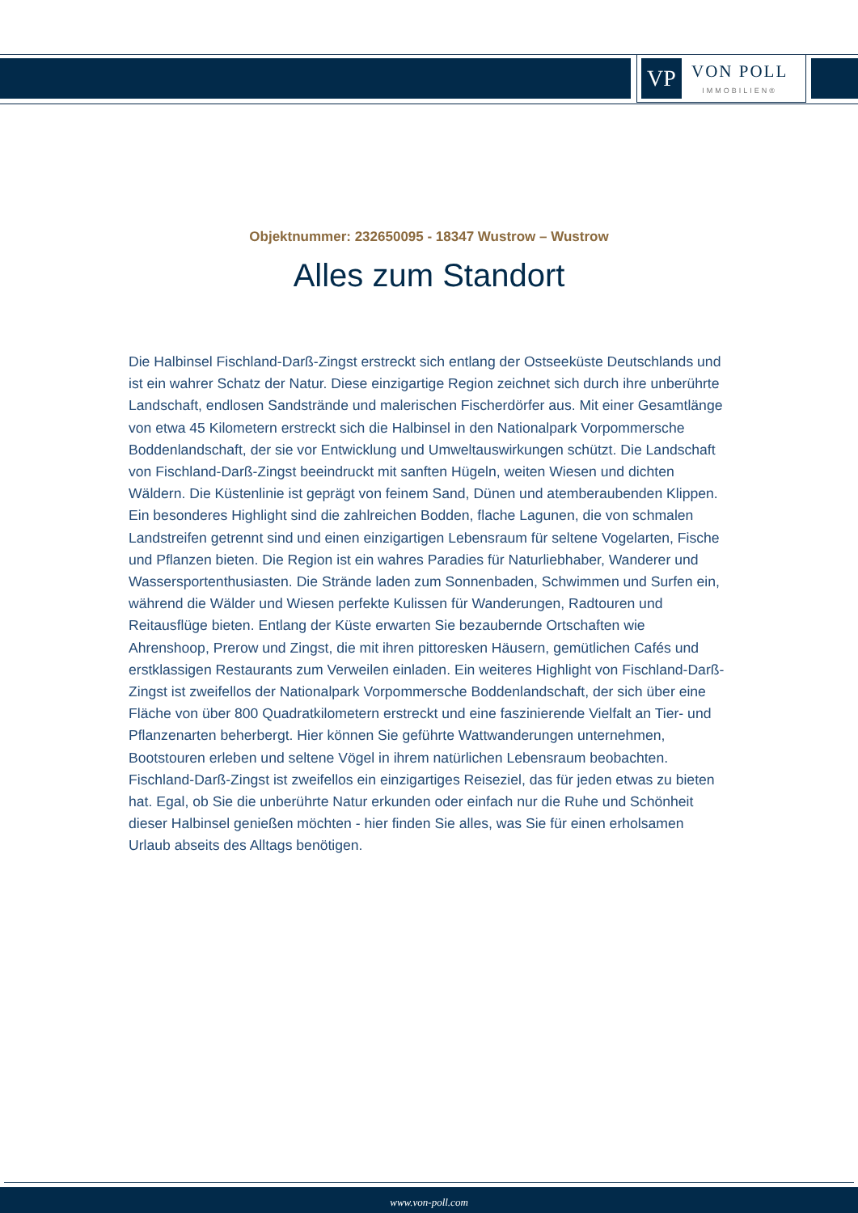VP
VON POLL
IMMOBILIEN®
Objektnummer: 232650095 - 18347 Wustrow – Wustrow
Alles zum Standort
Die Halbinsel Fischland-Darß-Zingst erstreckt sich entlang der Ostseeküste Deutschlands und ist ein wahrer Schatz der Natur. Diese einzigartige Region zeichnet sich durch ihre unberührte Landschaft, endlosen Sandstrände und malerischen Fischerdörfer aus. Mit einer Gesamtlänge von etwa 45 Kilometern erstreckt sich die Halbinsel in den Nationalpark Vorpommersche Boddenlandschaft, der sie vor Entwicklung und Umweltauswirkungen schützt. Die Landschaft von Fischland-Darß-Zingst beeindruckt mit sanften Hügeln, weiten Wiesen und dichten Wäldern. Die Küstenlinie ist geprägt von feinem Sand, Dünen und atemberaubenden Klippen. Ein besonderes Highlight sind die zahlreichen Bodden, flache Lagunen, die von schmalen Landstreifen getrennt sind und einen einzigartigen Lebensraum für seltene Vogelarten, Fische und Pflanzen bieten. Die Region ist ein wahres Paradies für Naturliebhaber, Wanderer und Wassersportenthusiasten. Die Strände laden zum Sonnenbaden, Schwimmen und Surfen ein, während die Wälder und Wiesen perfekte Kulissen für Wanderungen, Radtouren und Reitausflüge bieten. Entlang der Küste erwarten Sie bezaubernde Ortschaften wie Ahrenshoop, Prerow und Zingst, die mit ihren pittoresken Häusern, gemütlichen Cafés und erstklassigen Restaurants zum Verweilen einladen. Ein weiteres Highlight von Fischland-Darß-Zingst ist zweifellos der Nationalpark Vorpommersche Boddenlandschaft, der sich über eine Fläche von über 800 Quadratkilometern erstreckt und eine faszinierende Vielfalt an Tier- und Pflanzenarten beherbergt. Hier können Sie geführte Wattwanderungen unternehmen, Bootstouren erleben und seltene Vögel in ihrem natürlichen Lebensraum beobachten. Fischland-Darß-Zingst ist zweifellos ein einzigartiges Reiseziel, das für jeden etwas zu bieten hat. Egal, ob Sie die unberührte Natur erkunden oder einfach nur die Ruhe und Schönheit dieser Halbinsel genießen möchten - hier finden Sie alles, was Sie für einen erholsamen Urlaub abseits des Alltags benötigen.
www.von-poll.com